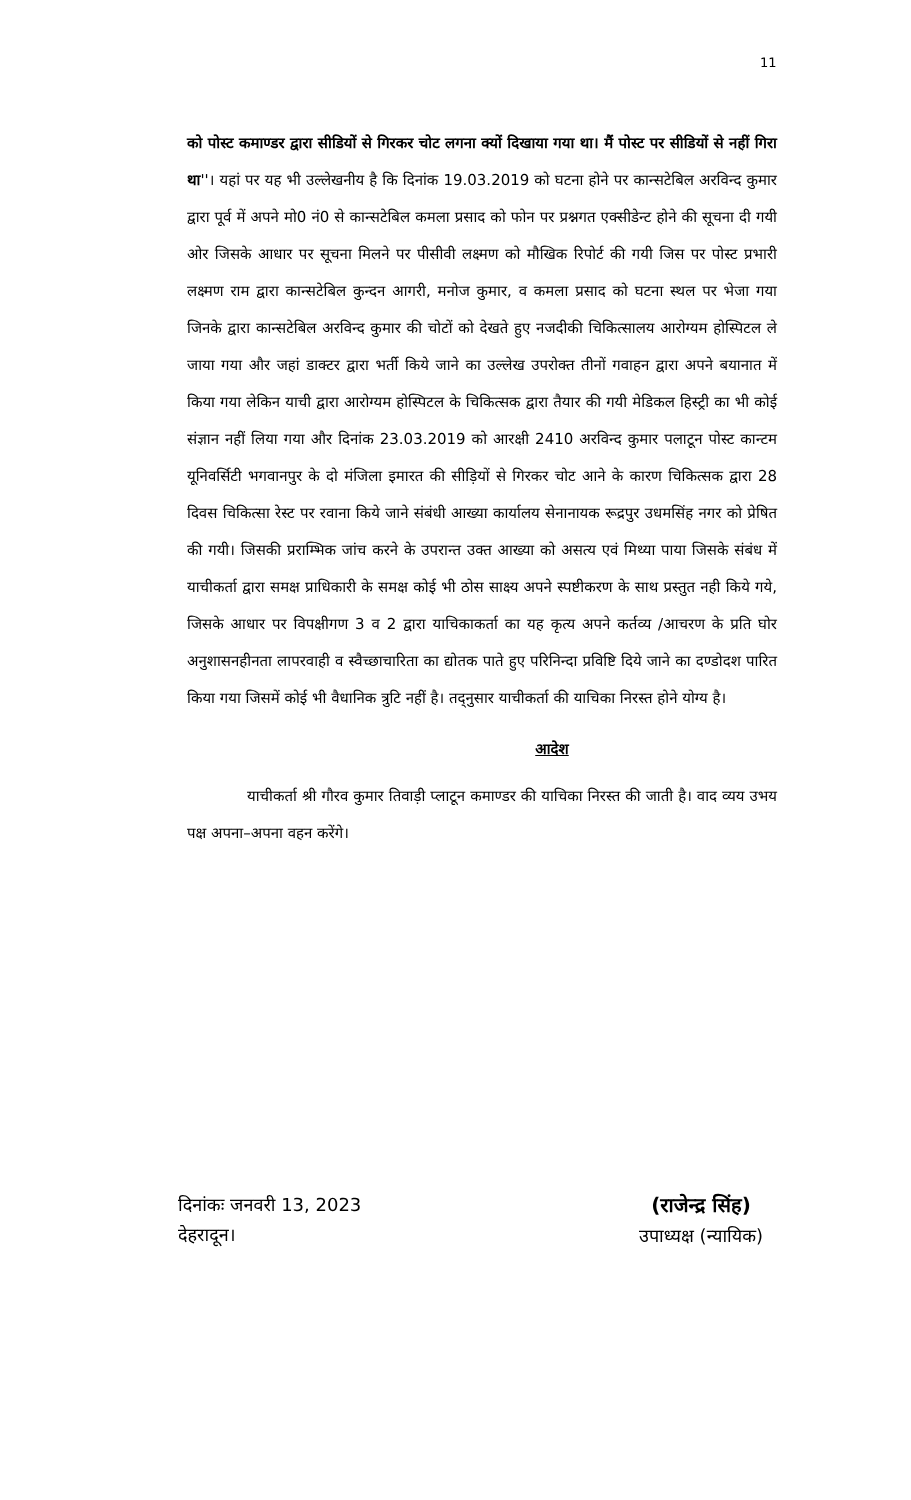11
को पोस्ट कमाण्डर द्वारा सीडियों से गिरकर चोट लगना क्यों दिखाया गया था। मैं पोस्ट पर सीडियों से नहीं गिरा था''। यहां पर यह भी उल्लेखनीय है कि दिनांक 19.03.2019 को घटना होने पर कान्सटेबिल अरविन्द कुमार द्वारा पूर्व में अपने मो0 नं0 से कान्सटेबिल कमला प्रसाद को फोन पर प्रश्नगत एक्सीडेन्ट होने की सूचना दी गयी ओर जिसके आधार पर सूचना मिलने पर पीसीवी लक्ष्मण को मौखिक रिपोर्ट की गयी जिस पर पोस्ट प्रभारी लक्ष्मण राम द्वारा कान्सटेबिल कुन्दन आगरी, मनोज कुमार, व कमला प्रसाद को घटना स्थल पर भेजा गया जिनके द्वारा कान्सटेबिल अरविन्द कुमार की चोटों को देखते हुए नजदीकी चिकित्सालय आरोग्यम होस्पिटल ले जाया गया और जहां डाक्टर द्वारा भर्ती किये जाने का उल्लेख उपरोक्त तीनों गवाहन द्वारा अपने बयानात में किया गया लेकिन याची द्वारा आरोग्यम होस्पिटल के चिकित्सक द्वारा तैयार की गयी मेडिकल हिस्ट्री का भी कोई संज्ञान नहीं लिया गया और दिनांक 23.03.2019 को आरक्षी 2410 अरविन्द कुमार पलाटून पोस्ट कान्टम यूनिवर्सिटी भगवानपुर के दो मंजिला इमारत की सीड़ियों से गिरकर चोट आने के कारण चिकित्सक द्वारा 28 दिवस चिकित्सा रेस्ट पर रवाना किये जाने संबंधी आख्या कार्यालय सेनानायक रूद्रपुर उधमसिंह नगर को प्रेषित की गयी। जिसकी प्रराम्भिक जांच करने के उपरान्त उक्त आख्या को असत्य एवं मिथ्या पाया जिसके संबंध में याचीकर्ता द्वारा समक्ष प्राधिकारी के समक्ष कोई भी ठोस साक्ष्य अपने स्पष्टीकरण के साथ प्रस्तुत नही किये गये, जिसके आधार पर विपक्षीगण 3 व 2 द्वारा याचिकाकर्ता का यह कृत्य अपने कर्तव्य /आचरण के प्रति घोर अनुशासनहीनता लापरवाही व स्वैच्छाचारिता का द्योतक पाते हुए परिनिन्दा प्रविष्टि दिये जाने का दण्डोदश पारित किया गया जिसमें कोई भी वैधानिक त्रुटि नहीं है। तद्नुसार याचीकर्ता की याचिका निरस्त होने योग्य है।
आदेश
याचीकर्ता श्री गौरव कुमार तिवाड़ी प्लाटून कमाण्डर की याचिका निरस्त की जाती है। वाद व्यय उभय पक्ष अपना–अपना वहन करेंगे।
दिनांकः जनवरी 13, 2023
देहरादून।
(राजेन्द्र सिंह)
उपाध्यक्ष (न्यायिक)